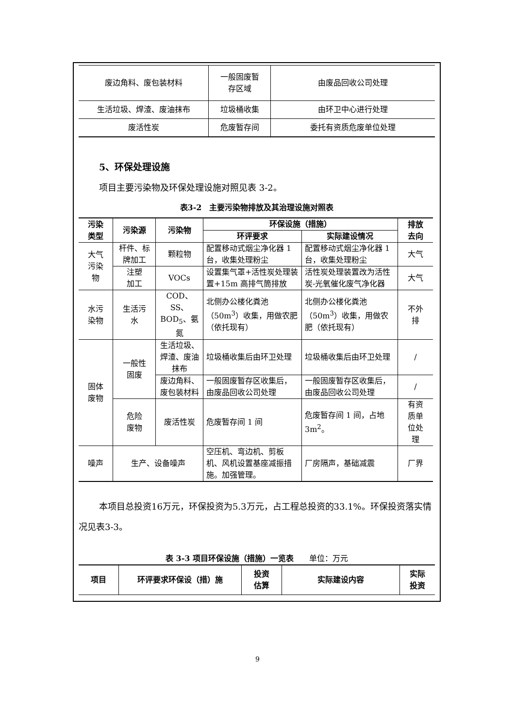| 废边角料、废包装材料 | 一般固废暂 存区域 | 由废品回收公司处理 |
| 生活垃圾、焊渣、废油抹布 | 垃圾桶收集 | 由环卫中心进行处理 |
| 废活性炭 | 危废暂存间 | 委托有资质危废单位处理 |
5、环保处理设施
项目主要污染物及环保处理设施对照见表 3-2。
表3-2　主要污染物排放及其治理设施对照表
| 污染 类型 | 污染源 | 污染物 | 环保设施（措施） | | 排放 去向 |
| --- | --- | --- | --- | --- | --- |
| | | | 环评要求 | 实际建设情况 | |
| 大气 污染 物 | 杆件、标 牌加工 | 颗粒物 | 配置移动式烟尘净化器 1 台，收集处理粉尘 | 配置移动式烟尘净化器 1 台，收集处理粉尘 | 大气 |
| | 注塑 加工 | VOCs | 设置集气罩+活性炭处理装置+15m 高排气筒排放 | 活性炭处理装置改为活性炭-光氧催化废气净化器 | 大气 |
| 水污 染物 | 生活污 水 | COD、SS、BOD<sub>5</sub>、氨氮 | 北侧办公楼化粪池（50m<sup>3</sup>）收集，用做农肥（依托现有） | 北侧办公楼化粪池（50m<sup>3</sup>）收集，用做农肥（依托现有） | 不外 排 |
| 固体 废物 | 一般性 固废 | 生活垃圾、焊渣、废油抹布 | 垃圾桶收集后由环卫处理 | 垃圾桶收集后由环卫处理 | / |
| | | 废边角料、废包装材料 | 一般固废暂存区收集后，由废品回收公司处理 | 一般固废暂存区收集后，由废品回收公司处理 | / |
| | 危险 废物 | 废活性炭 | 危废暂存间 1 间 | 危废暂存间 1 间，占地 3m<sup>2</sup>。 | 有资 质单 位处 理 |
| 噪声 | 生产、设备噪声 | | 空压机、弯边机、剪板机、风机设置基座减振措施。加强管理。 | 厂房隔声，基础减震 | 厂界 |
本项目总投资16万元，环保投资为5.3万元，占工程总投资的33.1%。环保投资落实情况见表3-3。
表 3-3 项目环保设施（措施）一览表　　单位：万元
| 项目 | 环评要求环保设（措）施 | 投资 估算 | 实际建设内容 | 实际 投资 |
| --- | --- | --- | --- | --- |
9